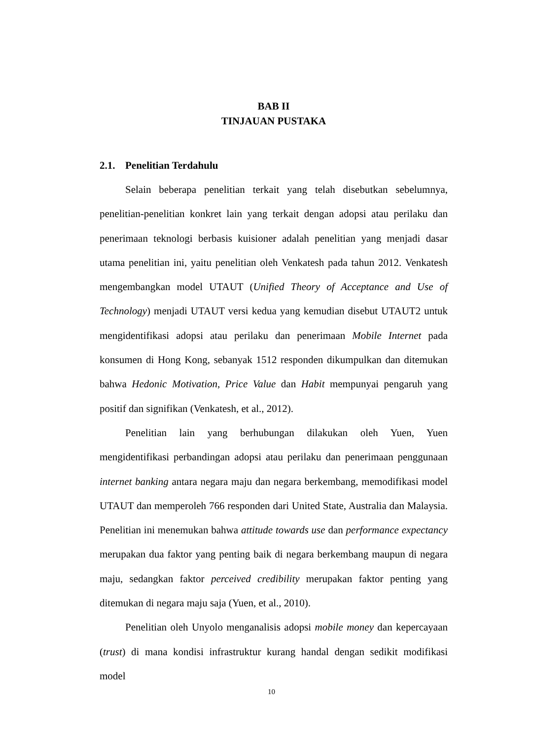BAB II
TINJAUAN PUSTAKA
2.1. Penelitian Terdahulu
Selain beberapa penelitian terkait yang telah disebutkan sebelumnya, penelitian-penelitian konkret lain yang terkait dengan adopsi atau perilaku dan penerimaan teknologi berbasis kuisioner adalah penelitian yang menjadi dasar utama penelitian ini, yaitu penelitian oleh Venkatesh pada tahun 2012. Venkatesh mengembangkan model UTAUT (Unified Theory of Acceptance and Use of Technology) menjadi UTAUT versi kedua yang kemudian disebut UTAUT2 untuk mengidentifikasi adopsi atau perilaku dan penerimaan Mobile Internet pada konsumen di Hong Kong, sebanyak 1512 responden dikumpulkan dan ditemukan bahwa Hedonic Motivation, Price Value dan Habit mempunyai pengaruh yang positif dan signifikan (Venkatesh, et al., 2012).
Penelitian lain yang berhubungan dilakukan oleh Yuen, Yuen mengidentifikasi perbandingan adopsi atau perilaku dan penerimaan penggunaan internet banking antara negara maju dan negara berkembang, memodifikasi model UTAUT dan memperoleh 766 responden dari United State, Australia dan Malaysia. Penelitian ini menemukan bahwa attitude towards use dan performance expectancy merupakan dua faktor yang penting baik di negara berkembang maupun di negara maju, sedangkan faktor perceived credibility merupakan faktor penting yang ditemukan di negara maju saja (Yuen, et al., 2010).
Penelitian oleh Unyolo menganalisis adopsi mobile money dan kepercayaan (trust) di mana kondisi infrastruktur kurang handal dengan sedikit modifikasi model
10